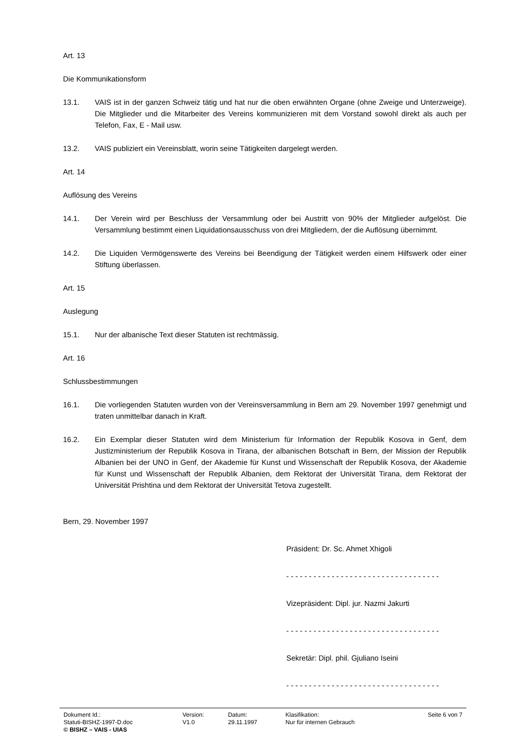Art. 13
Die Kommunikationsform
13.1. VAIS ist in der ganzen Schweiz tätig und hat nur die oben erwähnten Organe (ohne Zweige und Unterzweige). Die Mitglieder und die Mitarbeiter des Vereins kommunizieren mit dem Vorstand sowohl direkt als auch per Telefon, Fax, E - Mail usw.
13.2. VAIS publiziert ein Vereinsblatt, worin seine Tätigkeiten dargelegt werden.
Art. 14
Auflösung des Vereins
14.1. Der Verein wird per Beschluss der Versammlung oder bei Austritt von 90% der Mitglieder aufgelöst. Die Versammlung bestimmt einen Liquidationsausschuss von drei Mitgliedern, der die Auflösung übernimmt.
14.2. Die Liquiden Vermögenswerte des Vereins bei Beendigung der Tätigkeit werden einem Hilfswerk oder einer Stiftung überlassen.
Art. 15
Auslegung
15.1. Nur der albanische Text dieser Statuten ist rechtmässig.
Art. 16
Schlussbestimmungen
16.1. Die vorliegenden Statuten wurden von der Vereinsversammlung in Bern am 29. November 1997 genehmigt und traten unmittelbar danach in Kraft.
16.2. Ein Exemplar dieser Statuten wird dem Ministerium für Information der Republik Kosova in Genf, dem Justizministerium der Republik Kosova in Tirana, der albanischen Botschaft in Bern, der Mission der Republik Albanien bei der UNO in Genf, der Akademie für Kunst und Wissenschaft der Republik Kosova, der Akademie für Kunst und Wissenschaft der Republik Albanien, dem Rektorat der Universität Tirana, dem Rektorat der Universität Prishtina und dem Rektorat der Universität Tetova zugestellt.
Bern, 29. November 1997
Präsident: Dr. Sc. Ahmet Xhigoli
- - - - - - - - - - - - - - - - - - - - - - - - - - - - - - - - - -
Vizepräsident: Dipl. jur. Nazmi Jakurti
- - - - - - - - - - - - - - - - - - - - - - - - - - - - - - - - - -
Sekretär: Dipl. phil. Gjuliano Iseini
- - - - - - - - - - - - - - - - - - - - - - - - - - - - - - - - - -
| Dokument Id.: Statuti-BISHZ-1997-D.doc | Version: V1.0 | Datum: 29.11.1997 | Klasifikation: Nur für internen Gebrauch | Seite 6 von 7 |
| © BISHZ – VAIS - UIAS | | | | |